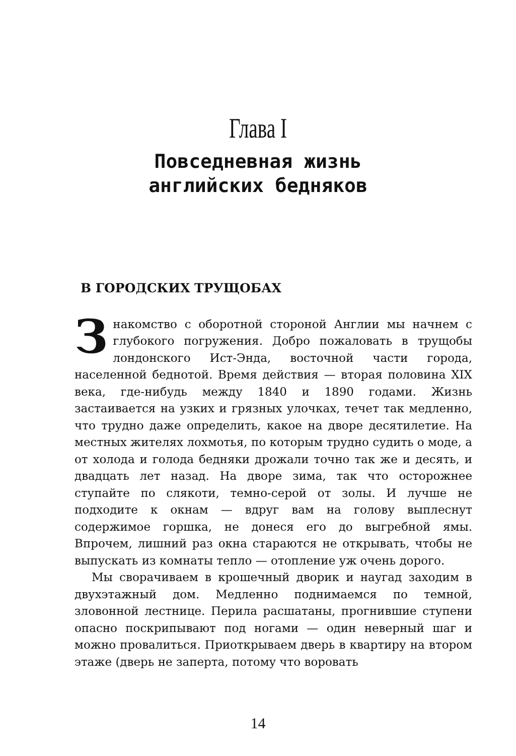Глава I
Повседневная жизнь
английских бедняков
В ГОРОДСКИХ ТРУЩОБАХ
Знакомство с оборотной стороной Англии мы начнем с глубокого погружения. Добро пожаловать в трущобы лондонского Ист-Энда, восточной части города, населенной беднотой. Время действия — вторая половина XIX века, где-нибудь между 1840 и 1890 годами. Жизнь застаивается на узких и грязных улочках, течет так медленно, что трудно даже определить, какое на дворе десятилетие. На местных жителях лохмотья, по которым трудно судить о моде, а от холода и голода бедняки дрожали точно так же и десять, и двадцать лет назад. На дворе зима, так что осторожнее ступайте по слякоти, темно-серой от золы. И лучше не подходите к окнам — вдруг вам на голову выплеснут содержимое горшка, не донеся его до выгребной ямы. Впрочем, лишний раз окна стараются не открывать, чтобы не выпускать из комнаты тепло — отопление уж очень дорого.
Мы сворачиваем в крошечный дворик и наугад заходим в двухэтажный дом. Медленно поднимаемся по темной, зловонной лестнице. Перила расшатаны, прогнившие ступени опасно поскрипывают под ногами — один неверный шаг и можно провалиться. Приоткрываем дверь в квартиру на втором этаже (дверь не заперта, потому что воровать
14